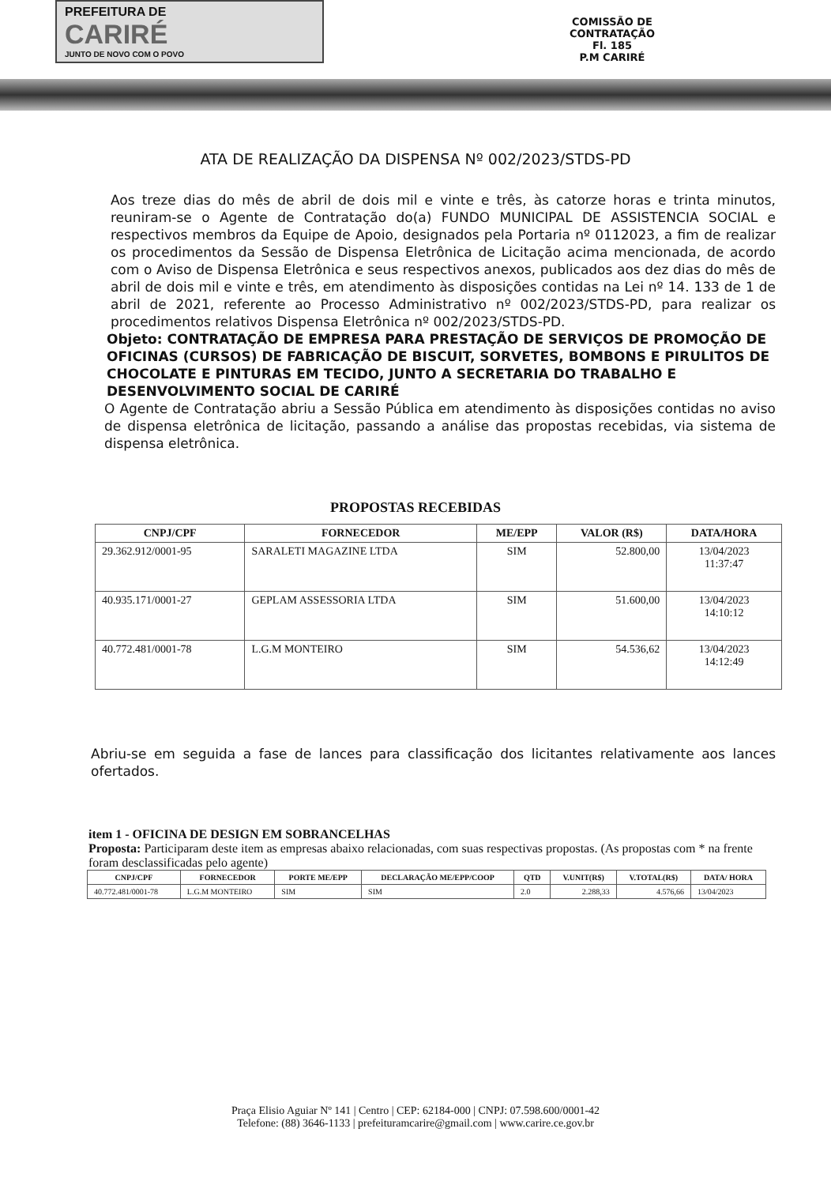PREFEITURA DE
CARIRÉ
JUNTO DE NOVO COM O POVO
COMISSÃO DE CONTRATAÇÃO
Fl. 185
P.M CARIRÉ
ATA DE REALIZAÇÃO DA DISPENSA Nº 002/2023/STDS-PD
Aos treze dias do mês de abril de dois mil e vinte e três, às catorze horas e trinta minutos, reuniram-se o Agente de Contratação do(a) FUNDO MUNICIPAL DE ASSISTENCIA SOCIAL e respectivos membros da Equipe de Apoio, designados pela Portaria nº 0112023, a fim de realizar os procedimentos da Sessão de Dispensa Eletrônica de Licitação acima mencionada, de acordo com o Aviso de Dispensa Eletrônica e seus respectivos anexos, publicados aos dez dias do mês de abril de dois mil e vinte e três, em atendimento às disposições contidas na Lei nº 14. 133 de 1 de abril de 2021, referente ao Processo Administrativo nº 002/2023/STDS-PD, para realizar os procedimentos relativos Dispensa Eletrônica nº 002/2023/STDS-PD.
Objeto: CONTRATAÇÃO DE EMPRESA PARA PRESTAÇÃO DE SERVIÇOS DE PROMOÇÃO DE OFICINAS (CURSOS) DE FABRICAÇÃO DE BISCUIT, SORVETES, BOMBONS E PIRULITOS DE CHOCOLATE E PINTURAS EM TECIDO, JUNTO A SECRETARIA DO TRABALHO E DESENVOLVIMENTO SOCIAL DE CARIRÉ
O Agente de Contratação abriu a Sessão Pública em atendimento às disposições contidas no aviso de dispensa eletrônica de licitação, passando a análise das propostas recebidas, via sistema de dispensa eletrônica.
PROPOSTAS RECEBIDAS
| CNPJ/CPF | FORNECEDOR | ME/EPP | VALOR (R$) | DATA/HORA |
| --- | --- | --- | --- | --- |
| 29.362.912/0001-95 | SARALETI MAGAZINE LTDA | SIM | 52.800,00 | 13/04/2023 11:37:47 |
| 40.935.171/0001-27 | GEPLAM ASSESSORIA LTDA | SIM | 51.600,00 | 13/04/2023 14:10:12 |
| 40.772.481/0001-78 | L.G.M MONTEIRO | SIM | 54.536,62 | 13/04/2023 14:12:49 |
Abriu-se em seguida a fase de lances para classificação dos licitantes relativamente aos lances ofertados.
item 1 - OFICINA DE DESIGN EM SOBRANCELHAS
Proposta: Participaram deste item as empresas abaixo relacionadas, com suas respectivas propostas. (As propostas com * na frente foram desclassificadas pelo agente)
| CNPJ/CPF | FORNECEDOR | PORTE ME/EPP | DECLARAÇÃO ME/EPP/COOP | QTD | V.UNIT(R$) | V.TOTAL(R$) | DATA/ HORA |
| --- | --- | --- | --- | --- | --- | --- | --- |
| 40.772.481/0001-78 | L.G.M MONTEIRO | SIM | SIM | 2.0 | 2.288,33 | 4.576,66 | 13/04/2023 |
Praça Elisio Aguiar Nº 141 | Centro | CEP: 62184-000 | CNPJ: 07.598.600/0001-42
Telefone: (88) 3646-1133 | prefeituramcarire@gmail.com | www.carire.ce.gov.br